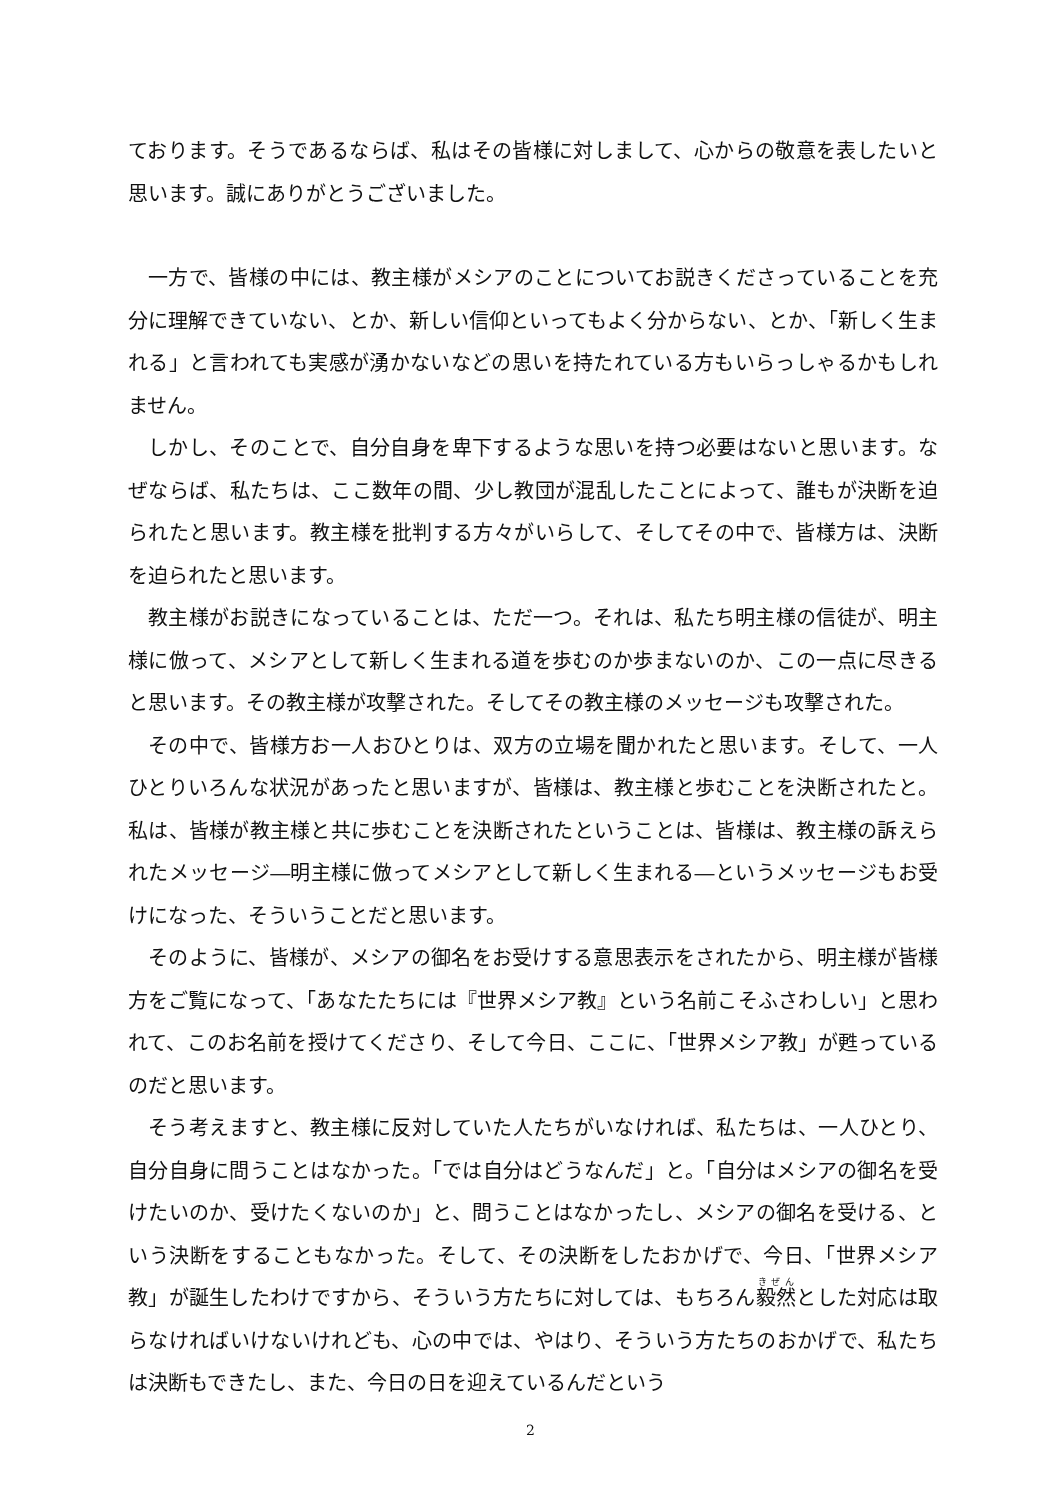ております。そうであるならば、私はその皆様に対しまして、心からの敬意を表したいと思います。誠にありがとうございました。
一方で、皆様の中には、教主様がメシアのことについてお説きくださっていることを充分に理解できていない、とか、新しい信仰といってもよく分からない、とか、「新しく生まれる」と言われても実感が湧かないなどの思いを持たれている方もいらっしゃるかもしれません。
しかし、そのことで、自分自身を卑下するような思いを持つ必要はないと思います。なぜならば、私たちは、ここ数年の間、少し教団が混乱したことによって、誰もが決断を迫られたと思います。教主様を批判する方々がいらして、そしてその中で、皆様方は、決断を迫られたと思います。
教主様がお説きになっていることは、ただ一つ。それは、私たち明主様の信徒が、明主様に倣って、メシアとして新しく生まれる道を歩むのか歩まないのか、この一点に尽きると思います。その教主様が攻撃された。そしてその教主様のメッセージも攻撃された。
その中で、皆様方お一人おひとりは、双方の立場を聞かれたと思います。そして、一人ひとりいろんな状況があったと思いますが、皆様は、教主様と歩むことを決断されたと。私は、皆様が教主様と共に歩むことを決断されたということは、皆様は、教主様の訴えられたメッセージ―明主様に倣ってメシアとして新しく生まれる―というメッセージもお受けになった、そういうことだと思います。
そのように、皆様が、メシアの御名をお受けする意思表示をされたから、明主様が皆様方をご覧になって、「あなたたちには『世界メシア教』という名前こそふさわしい」と思われて、このお名前を授けてくださり、そして今日、ここに、「世界メシア教」が甦っているのだと思います。
そう考えますと、教主様に反対していた人たちがいなければ、私たちは、一人ひとり、自分自身に問うことはなかった。「では自分はどうなんだ」と。「自分はメシアの御名を受けたいのか、受けたくないのか」と、問うことはなかったし、メシアの御名を受ける、という決断をすることもなかった。そして、その決断をしたおかげで、今日、「世界メシア教」が誕生したわけですから、そういう方たちに対しては、もちろん毅然とした対応は取らなければいけないけれども、心の中では、やはり、そういう方たちのおかげで、私たちは決断もできたし、また、今日の日を迎えているんだという
2